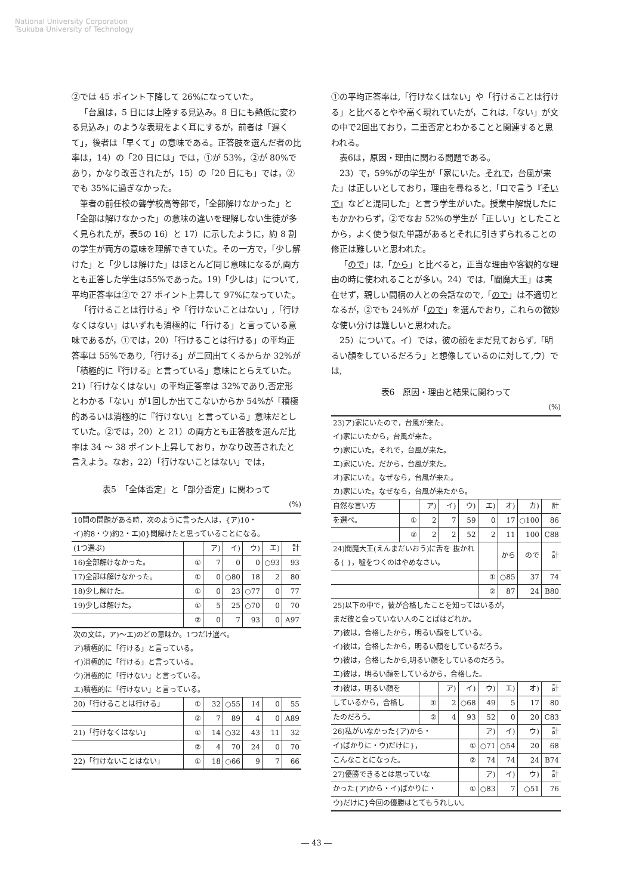National University Corporation
Tsukuba University of Technology
②では 45 ポイント下降して 26%になっていた。
「台風は，5 日には上陸する見込み。8 日にも熱低に変わる見込み」のような表現をよく耳にするが，前者は「遅くて」，後者は「早くて」の意味である。正答肢を選んだ者の比率は，14）の「20 日には」では，①が 53%，②が 80%であり，かなり改善されたが，15）の「20 日にも」では，②でも 35%に過ぎなかった。
筆者の前任校の聾学校高等部で，「全部解けなかった」と「全部は解けなかった」の意味の違いを理解しない生徒が多く見られたが，表5の 16）と 17）に示したように，約 8 割の学生が両方の意味を理解できていた。その一方で，「少し解けた」と「少しは解けた」はほとんど同じ意味になるが,両方とも正答した学生は55%であった。19)「少しは」について,平均正答率は②で 27 ポイント上昇して 97%になっていた。
「行けることは行ける」や「行けないことはない」,「行けなくはない」はいずれも消極的に「行ける」と言っている意味であるが，①では，20）「行けることは行ける」の平均正答率は 55%であり,「行ける」が二回出てくるからか 32%が「積極的に『行ける』と言っている」意味にとらえていた。21)「行けなくはない」の平均正答率は 32%であり,否定形とわかる「ない」が1回しか出てこないからか 54%が「積極的あるいは消極的に『行けない』と言っている」意味だとしていた。②では，20）と 21）の両方とも正答肢を選んだ比率は 34 ～ 38 ポイント上昇しており，かなり改善されたと言えよう。なお，22）「行けないことはない」では，
表5　「全体否定」と「部分否定」に関わって
(%)
| 10問の問題がある時，次のように言った人は，{ア)10・ イ)約8・ウ)約2・エ)0}問解けたと思っていることになる。 | | | | | | |
| (1つ選ぶ) | | ア) | イ) | ウ) | エ) | 計 |
| 16)全部解けなかった。 | ① | 7 | 0 | 0 | ○93 | 93 |
| 17)全部は解けなかった。 | ① | 0 | ○80 | 18 | 2 | 80 |
| 18)少し解けた。 | ① | 0 | 23 | ○77 | 0 | 77 |
| 19)少しは解けた。 | ① | 5 | 25 | ○70 | 0 | 70 |
| | ② | 0 | 7 | 93 | 0 | A97 |
| 次の文は，ア)～エ)のどの意味か。1つだけ選べ。 ア)積極的に「行ける」と言っている。 イ)消極的に「行ける」と言っている。 ウ)消極的に「行けない」と言っている。 エ)積極的に「行けない」と言っている。 | | | | | | |
| 20)「行けることは行ける」 | ① | 32 | ○55 | 14 | 0 | 55 |
| | ② | 7 | 89 | 4 | 0 | A89 |
| 21)「行けなくはない」 | ① | 14 | ○32 | 43 | 11 | 32 |
| | ② | 4 | 70 | 24 | 0 | 70 |
| 22)「行けないことはない」 | ① | 18 | ○66 | 9 | 7 | 66 |
①の平均正答率は,「行けなくはない」や「行けることは行ける」と比べるとやや高く現れていたが，これは,「ない」が文の中で2回出ており，二重否定とわかることと関連すると思われる。
表6は，原因・理由に関わる問題である。
23）で，59%がの学生が「家にいた。それで，台風が来た」は正しいとしており，理由を尋ねると,「口で言う『そいで』などと混同した」と言う学生がいた。授業中解説したにもかかわらず，②でなお 52%の学生が「正しい」としたことから，よく使う似た単語があるとそれに引きずられることの修正は難しいと思われた。
「ので」は,「から」と比べると，正当な理由や客観的な理由の時に使われることが多い。24）では,「閻魔大王」は実在せず，親しい間柄の人との会話なので,「ので」は不適切となるが，②でも 24%が「ので」を選んでおり，これらの微妙な使い分けは難しいと思われた。
25）について。イ）では，彼の顔をまだ見ておらず,「明るい顔をしているだろう」と想像しているのに対して,ウ）では,
表6　原因・理由と結果に関わって
(%)
| 23)ア)家にいたので，台風が来た。 イ)家にいたから，台風が来た。 ウ)家にいた。それで，台風が来た。 エ)家にいた。だから，台風が来た。 オ)家にいた。なぜなら，台風が来た。 カ)家にいた。なぜなら，台風が来たから。 | | | | | | | | |
| 自然な言い方 | | ア) | イ) | ウ) | エ) | オ) | カ) | 計 |
| を選べ。 | ① | 2 | 7 | 59 | 0 | 17 | ○100 | 86 |
| | ② | 2 | 2 | 52 | 2 | 11 | 100 | C88 |
| 24)閻魔大王(えんまだいおう)に舌を 抜かれる{ }，嘘をつくのはやめなさい。 | | | | | | から | ので | 計 |
| | | | | | ① | ○85 | 37 | 74 |
| | | | | | ② | 87 | 24 | B80 |
| 25)以下の中で，彼が合格したことを知ってはいるが， まだ彼と会っていない人のことばはどれか。 ア)彼は，合格したから，明るい顔をしている。 イ)彼は，合格したから，明るい顔をしているだろう。 ウ)彼は，合格したから,明るい顔をしているのだろう。 エ)彼は，明るい顔をしているから，合格した。 | | | | | | | | |
| オ)彼は，明るい顔を | | | ア) | イ) | ウ) | エ) | オ) | 計 |
| しているから，合格し | | ① | 2 | ○68 | 49 | 5 | 17 | 80 |
| たのだろう。 | | ② | 4 | 93 | 52 | 0 | 20 | C83 |
| 26)私がいなかった{ア)から・ | | | | | ア) | イ) | ウ) | 計 |
| イ)ばかりに・ウ)だけに}， | | | | ① | ○71 | ○54 | 20 | 68 |
| こんなことになった。 | | | | ② | 74 | 74 | 24 | B74 |
| 27)優勝できるとは思っていな | | | | | ア) | イ) | ウ) | 計 |
| かった{ア)から・イ)ばかりに・ | | | | ① | ○83 | 7 | ○51 | 76 |
| ウ)だけに}今回の優勝はとてもうれしい。 | | | | | | | | |
― 43 ―